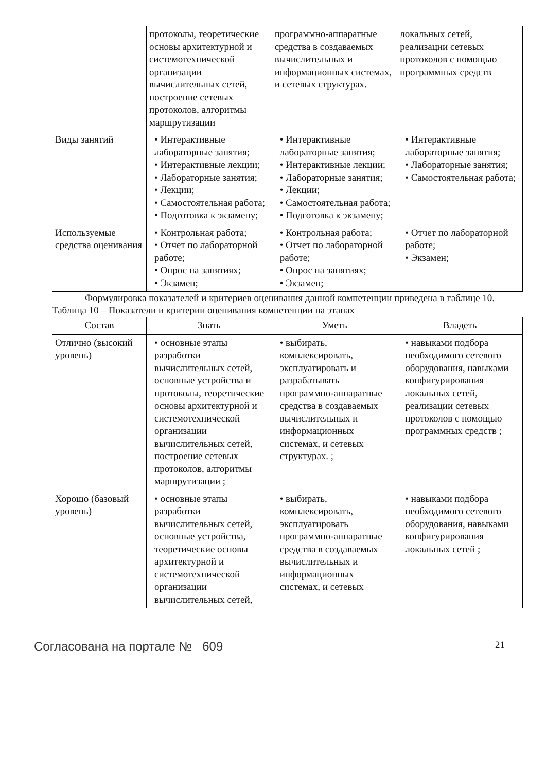| | протоколы, теоретические основы архитектурной и системотехнической организации вычислительных сетей, построение сетевых протоколов, алгоритмы маршрутизации | программно-аппаратные средства в создаваемых вычислительных и информационных системах, и сетевых структурах. | локальных сетей, реализации сетевых протоколов с помощью программных средств |
| Виды занятий | • Интерактивные лабораторные занятия; • Интерактивные лекции; • Лабораторные занятия; • Лекции; • Самостоятельная работа; • Подготовка к экзамену; | • Интерактивные лабораторные занятия; • Интерактивные лекции; • Лабораторные занятия; • Лекции; • Самостоятельная работа; • Подготовка к экзамену; | • Интерактивные лабораторные занятия; • Лабораторные занятия; • Самостоятельная работа; |
| Используемые средства оценивания | • Контрольная работа; • Отчет по лабораторной работе; • Опрос на занятиях; • Экзамен; | • Контрольная работа; • Отчет по лабораторной работе; • Опрос на занятиях; • Экзамен; | • Отчет по лабораторной работе; • Экзамен; |
Формулировка показателей и критериев оценивания данной компетенции приведена в таблице 10.
Таблица 10 – Показатели и критерии оценивания компетенции на этапах
| Состав | Знать | Уметь | Владеть |
| --- | --- | --- | --- |
| Отлично (высокий уровень) | • основные этапы разработки вычислительных сетей, основные устройства и протоколы, теоретические основы архитектурной и системотехнической организации вычислительных сетей, построение сетевых протоколов, алгоритмы маршрутизации ; | • выбирать, комплексировать, эксплуатировать и разрабатывать программно-аппаратные средства в создаваемых вычислительных и информационных системах, и сетевых структурах. ; | • навыками подбора необходимого сетевого оборудования, навыками конфигурирования локальных сетей, реализации сетевых протоколов с помощью программных средств ; |
| Хорошо (базовый уровень) | • основные этапы разработки вычислительных сетей, основные устройства, теоретические основы архитектурной и системотехнической организации вычислительных сетей, | • выбирать, комплексировать, эксплуатировать программно-аппаратные средства в создаваемых вычислительных и информационных системах, и сетевых | • навыками подбора необходимого сетевого оборудования, навыками конфигурирования локальных сетей ; |
Согласована на портале № 609 21